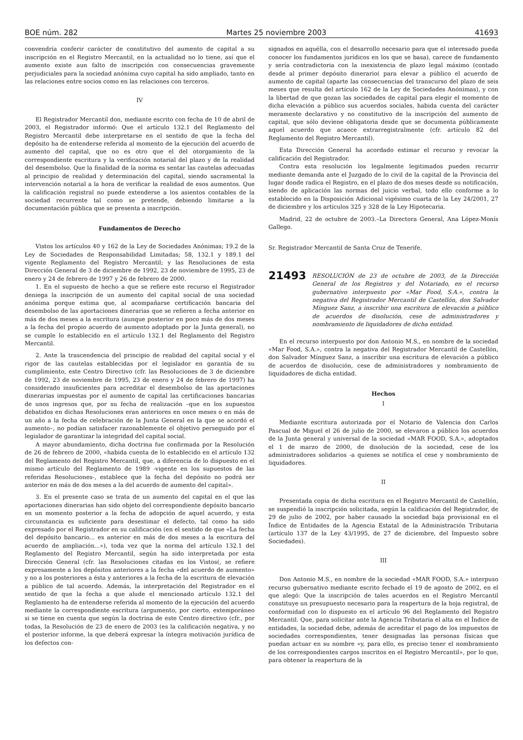BOE núm. 282 Martes 25 noviembre 2003 41693
convendría conferir carácter de constitutivo del aumento de capital a su inscripción en el Registro Mercantil, en la actualidad no lo tiene, así que el aumento existe aun falto de inscripción con consecuencias gravemente perjudiciales para la sociedad anónima cuyo capital ha sido ampliado, tanto en las relaciones entre socios como en las relaciones con terceros.
IV
El Registrador Mercantil don, mediante escrito con fecha de 10 de abril de 2003, el Registrador informó: Que el artículo 132.1 del Reglamento del Registro Mercantil debe interpretarse en el sentido de que la fecha del depósito ha de entenderse referida al momento de la ejecución del acuerdo de aumento del capital, que no es otro que el del otorgamiento de la correspondiente escritura y la verificación notarial del plazo y de la realidad del desembolso. Que la finalidad de la norma es sentar las cautelas adecuadas al principio de realidad y determinación del capital, siendo sacramental la intervención notarial a la hora de verificar la realidad de esos aumentos. Que la calificación registral no puede extenderse a los asientos contables de la sociedad recurrente tal como se pretende, debiendo limitarse a la documentación pública que se presenta a inscripción.
Fundamentos de Derecho
Vistos los artículos 40 y 162 de la Ley de Sociedades Anónimas; 19.2 de la Ley de Sociedades de Responsabilidad Limitadas; 58, 132.1 y 189.1 del vigente Reglamento del Registro Mercantil; y las Resoluciones de esta Dirección General de 3 de diciembre de 1992, 23 de noviembre de 1995, 23 de enero y 24 de febrero de 1997 y 26 de febrero de 2000.
1. En el supuesto de hecho a que se refiere este recurso el Registrador deniega la inscripción de un aumento del capital social de una sociedad anónima porque estima que, al acompañarse certificación bancaria del desembolso de las aportaciones dinerarias que se refieren a fecha anterior en más de dos meses a la escritura (aunque posterior en poco más de dos meses a la fecha del propio acuerdo de aumento adoptado por la Junta general), no se cumple lo establecido en el artículo 132.1 del Reglamento del Registro Mercantil.
2. Ante la trascendencia del principio de realidad del capital social y el rigor de las cautelas establecidas por el legislador en garantía de su cumplimiento, este Centro Directivo (cfr. las Resoluciones de 3 de diciembre de 1992, 23 de noviembre de 1995, 23 de enero y 24 de febrero de 1997) ha considerado insuficientes para acreditar el desembolso de las aportaciones dinerarias impuestas por el aumento de capital las certificaciones bancarias de unos ingresos que, por su fecha de realización –que en los supuestos debatidos en dichas Resoluciones eran anteriores en once meses o en más de un año a la fecha de celebración de la Junta General en la que se acordó el aumento–, no podían satisfacer razonablemente el objetivo perseguido por el legislador de garantizar la integridad del capital social.
A mayor abundamiento, dicha doctrina fue confirmada por la Resolución de 26 de febrero de 2000, «habida cuenta de lo establecido en el artículo 132 del Reglamento del Registro Mercantil, que, a diferencia de lo dispuesto en el mismo artículo del Reglamento de 1989 -vigente en los supuestos de las referidas Resoluciones-, establece que la fecha del depósito no podrá ser anterior en más de dos meses a la del acuerdo de aumento del capital».
3. En el presente caso se trata de un aumento del capital en el que las aportaciones dinerarias han sido objeto del correspondiente depósito bancario en un momento posterior a la fecha de adopción de aquel acuerdo, y esta circunstancia es suficiente para desestimar el defecto, tal como ha sido expresado por el Registrador en su calificación (en el sentido de que «La fecha del depósito bancario... es anterior en más de dos meses a la escritura del acuerdo de ampliación...»), toda vez que la norma del artículo 132.1 del Reglamento del Registro Mercantil, según ha sido interpretada por esta Dirección General (cfr. las Resoluciones citadas en los Vistos(, se refiere expresamente a los depósitos anteriores a la fecha «del acuerdo de aumento» y no a los posteriores a ésta y anteriores a la fecha de la escritura de elevación a público de tal acuerdo. Además, la interpretación del Registrador en el sentido de que la fecha a que alude el mencionado artículo 132.1 del Reglamento ha de entenderse referida al momento de la ejecución del acuerdo mediante la correspondiente escritura (argumento, por cierto, extemporáneo si se tiene en cuenta que según la doctrina de este Centro directivo (cfr., por todas, la Resolución de 23 de enero de 2003 (es la calificación negativa, y no el posterior informe, la que deberá expresar la íntegra motivación jurídica de los defectos con-
signados en aquélla, con el desarrollo necesario para que el interesado pueda conocer los fundamentos jurídicos en los que se basa), carece de fundamento y sería contradictoria con la inexistencia de plazo legal máximo (contado desde al primer depósito dinerario( para elevar a público el acuerdo de aumento de capital (aparte las consecuencias del transcurso del plazo de seis meses que resulta del artículo 162 de la Ley de Sociedades Anónimas), y con la libertad de que gozan las sociedades de capital para elegir el momento de dicha elevación a público sus acuerdos sociales, habida cuenta del carácter meramente declarativo y no constitutivo de la inscripción del aumento de capital, que sólo deviene obligatoria desde que se documenta públicamente aquel acuerdo que acaece extrarregistralmente (cfr. artículo 82 del Reglamento del Registro Mercantil).
Esta Dirección General ha acordado estimar el recurso y revocar la calificación del Registrador.
Contra esta resolución los legalmente legitimados pueden recurrir mediante demanda ante el Juzgado de lo civil de la capital de la Provincia del lugar donde radica el Registro, en el plazo de dos meses desde su notificación, siendo de aplicación las normas del juicio verbal, todo ello conforme a lo establecido en la Disposición Adicional vigésimo cuarta de la Ley 24/2001, 27 de diciembre y los artículos 325 y 328 de la Ley Hipotecaria.
Madrid, 22 de octubre de 2003.–La Directora General, Ana López-Monís Gallego.
Sr. Registrador Mercantil de Santa Cruz de Tenerife.
21493 RESOLUCIÓN de 23 de octubre de 2003, de la Dirección General de los Registros y del Notariado, en el recurso gubernativo interpuesto por «Mar Food, S.A.», contra la negativa del Registrador Mercantil de Castellón, don Salvador Mínguez Sanz, a inscribir una escritura de elevación a público de acuerdos de disolución, cese de administradores y nombramiento de liquidadores de dicha entidad.
En el recurso interpuesto por don Antonio M.S., en nombre de la sociedad «Mar Food, S.A.», contra la negativa del Registrador Mercantil de Castellón, don Salvador Mínguez Sanz, a inscribir una escritura de elevación a público de acuerdos de disolución, cese de administradores y nombramiento de liquidadores de dicha entidad.
Hechos
I
Mediante escritura autorizada por el Notario de Valencia don Carlos Pascual de Miguel el 26 de julio de 2000, se elevaron a público los acuerdos de la Junta general y universal de la sociedad «MAR FOOD, S.A.», adoptados el 1 de marzo de 2000, de disolución de la sociedad, cese de los administradores solidarios -a quienes se notifica el cese y nombramiento de liquidadores.
II
Presentada copia de dicha escritura en el Registro Mercantil de Castellón, se suspendió la inscripción solicitada, según la calificación del Registrador, de 29 de julio de 2002, por haber causado la sociedad baja provisional en el Índice de Entidades de la Agencia Estatal de la Administración Tributaria (artículo 137 de la Ley 43/1995, de 27 de diciembre, del Impuesto sobre Sociedades).
III
Don Antonio M.S., en nombre de la sociedad «MAR FOOD, S.A.» interpuso recurso gubernativo mediante escrito fechado el 19 de agosto de 2002, en el que alegó: Que la inscripción de tales acuerdos en el Registro Mercantil constituye un presupuesto necesario para la reapertura de la hoja registral, de conformidad con lo dispuesto en el artículo 96 del Reglamento del Registro Mercantil. Que, para solicitar ante la Agencia Tributaria el alta en el Índice de entidades, la sociedad debe, además de acreditar el pago de los impuestos de sociedades correspondientes, tener designadas las personas físicas que puedan actuar en su nombre «y, para ello, es preciso tener el nombramiento de los correspondientes cargos inscritos en el Registro Mercantil», por lo que, para obtener la reapertura de la